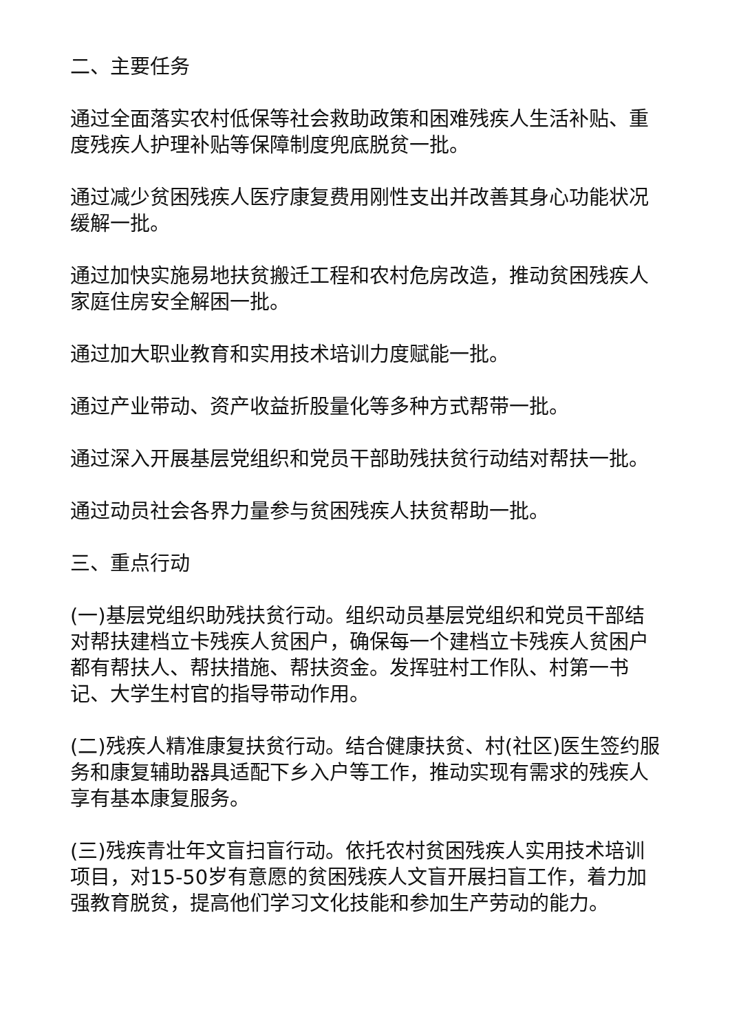二、主要任务
通过全面落实农村低保等社会救助政策和困难残疾人生活补贴、重度残疾人护理补贴等保障制度兜底脱贫一批。
通过减少贫困残疾人医疗康复费用刚性支出并改善其身心功能状况缓解一批。
通过加快实施易地扶贫搬迁工程和农村危房改造，推动贫困残疾人家庭住房安全解困一批。
通过加大职业教育和实用技术培训力度赋能一批。
通过产业带动、资产收益折股量化等多种方式帮带一批。
通过深入开展基层党组织和党员干部助残扶贫行动结对帮扶一批。
通过动员社会各界力量参与贫困残疾人扶贫帮助一批。
三、重点行动
(一)基层党组织助残扶贫行动。组织动员基层党组织和党员干部结对帮扶建档立卡残疾人贫困户，确保每一个建档立卡残疾人贫困户都有帮扶人、帮扶措施、帮扶资金。发挥驻村工作队、村第一书记、大学生村官的指导带动作用。
(二)残疾人精准康复扶贫行动。结合健康扶贫、村(社区)医生签约服务和康复辅助器具适配下乡入户等工作，推动实现有需求的残疾人享有基本康复服务。
(三)残疾青壮年文盲扫盲行动。依托农村贫困残疾人实用技术培训项目，对15-50岁有意愿的贫困残疾人文盲开展扫盲工作，着力加强教育脱贫，提高他们学习文化技能和参加生产劳动的能力。